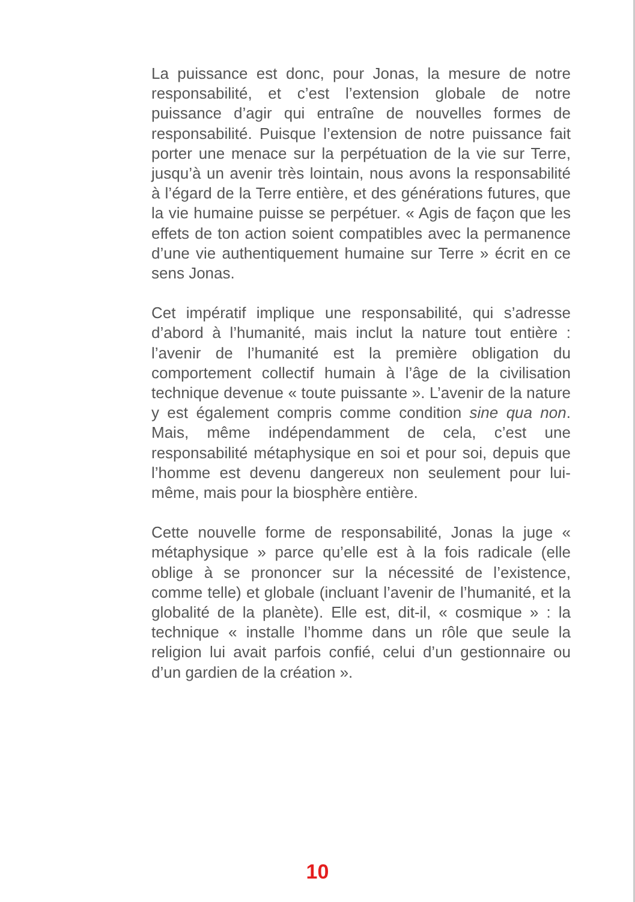La puissance est donc, pour Jonas, la mesure de notre responsabilité, et c’est l’extension globale de notre puissance d’agir qui entraîne de nouvelles formes de responsabilité. Puisque l’extension de notre puissance fait porter une menace sur la perpétuation de la vie sur Terre, jusqu’à un avenir très lointain, nous avons la responsabilité à l’égard de la Terre entière, et des générations futures, que la vie humaine puisse se perpétuer. « Agis de façon que les effets de ton action soient compatibles avec la permanence d’une vie authentiquement humaine sur Terre » écrit en ce sens Jonas.
Cet impératif implique une responsabilité, qui s’adresse d’abord à l’humanité, mais inclut la nature tout entière : l’avenir de l’humanité est la première obligation du comportement collectif humain à l’âge de la civilisation technique devenue « toute puissante ». L’avenir de la nature y est également compris comme condition sine qua non. Mais, même indépendamment de cela, c’est une responsabilité métaphysique en soi et pour soi, depuis que l’homme est devenu dangereux non seulement pour lui-même, mais pour la biosphère entière.
Cette nouvelle forme de responsabilité, Jonas la juge « métaphysique » parce qu’elle est à la fois radicale (elle oblige à se prononcer sur la nécessité de l’existence, comme telle) et globale (incluant l’avenir de l’humanité, et la globalité de la planète). Elle est, dit-il, « cosmique » : la technique « installe l’homme dans un rôle que seule la religion lui avait parfois confié, celui d’un gestionnaire ou d’un gardien de la création ».
10